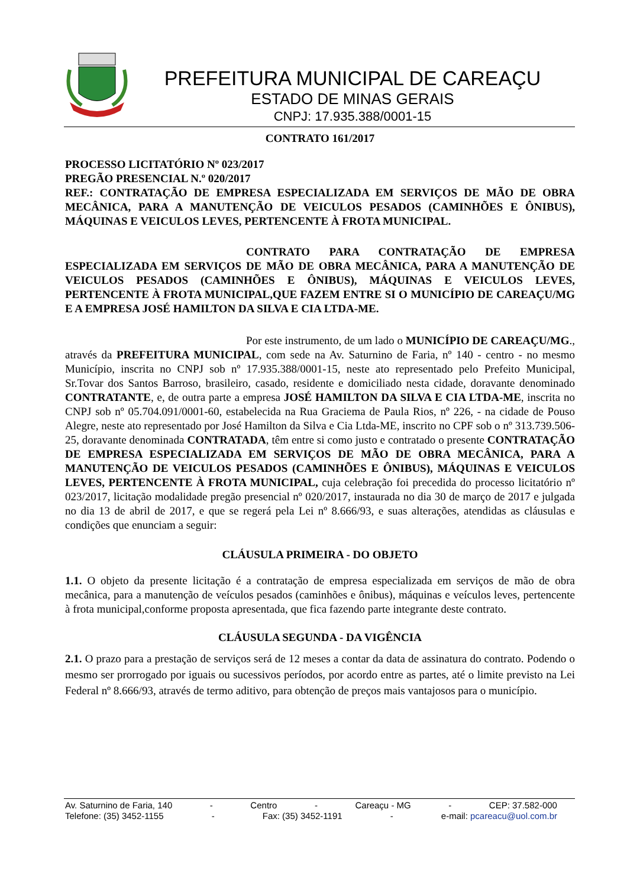PREFEITURA MUNICIPAL DE CAREAÇU
ESTADO DE MINAS GERAIS
CNPJ: 17.935.388/0001-15
CONTRATO 161/2017
PROCESSO LICITATÓRIO Nº 023/2017
PREGÃO PRESENCIAL N.º 020/2017
REF.: CONTRATAÇÃO DE EMPRESA ESPECIALIZADA EM SERVIÇOS DE MÃO DE OBRA MECÂNICA, PARA A MANUTENÇÃO DE VEICULOS PESADOS (CAMINHÕES E ÔNIBUS), MÁQUINAS E VEICULOS LEVES, PERTENCENTE À FROTA MUNICIPAL.
CONTRATO PARA CONTRATAÇÃO DE EMPRESA ESPECIALIZADA EM SERVIÇOS DE MÃO DE OBRA MECÂNICA, PARA A MANUTENÇÃO DE VEICULOS PESADOS (CAMINHÕES E ÔNIBUS), MÁQUINAS E VEICULOS LEVES, PERTENCENTE À FROTA MUNICIPAL,QUE FAZEM ENTRE SI O MUNICÍPIO DE CAREAÇU/MG E A EMPRESA JOSÉ HAMILTON DA SILVA E CIA LTDA-ME.
Por este instrumento, de um lado o MUNICÍPIO DE CAREAÇU/MG., através da PREFEITURA MUNICIPAL, com sede na Av. Saturnino de Faria, nº 140 - centro - no mesmo Município, inscrita no CNPJ sob nº 17.935.388/0001-15, neste ato representado pelo Prefeito Municipal, Sr.Tovar dos Santos Barroso, brasileiro, casado, residente e domiciliado nesta cidade, doravante denominado CONTRATANTE, e, de outra parte a empresa JOSÉ HAMILTON DA SILVA E CIA LTDA-ME, inscrita no CNPJ sob nº 05.704.091/0001-60, estabelecida na Rua Graciema de Paula Rios, nº 226, - na cidade de Pouso Alegre, neste ato representado por José Hamilton da Silva e Cia Ltda-ME, inscrito no CPF sob o nº 313.739.506-25, doravante denominada CONTRATADA, têm entre si como justo e contratado o presente CONTRATAÇÃO DE EMPRESA ESPECIALIZADA EM SERVIÇOS DE MÃO DE OBRA MECÂNICA, PARA A MANUTENÇÃO DE VEICULOS PESADOS (CAMINHÕES E ÔNIBUS), MÁQUINAS E VEICULOS LEVES, PERTENCENTE À FROTA MUNICIPAL, cuja celebração foi precedida do processo licitatório nº 023/2017, licitação modalidade pregão presencial nº 020/2017, instaurada no dia 30 de março de 2017 e julgada no dia 13 de abril de 2017, e que se regerá pela Lei nº 8.666/93, e suas alterações, atendidas as cláusulas e condições que enunciam a seguir:
CLÁUSULA PRIMEIRA - DO OBJETO
1.1. O objeto da presente licitação é a contratação de empresa especializada em serviços de mão de obra mecânica, para a manutenção de veículos pesados (caminhões e ônibus), máquinas e veículos leves, pertencente à frota municipal,conforme proposta apresentada, que fica fazendo parte integrante deste contrato.
CLÁUSULA SEGUNDA - DA VIGÊNCIA
2.1. O prazo para a prestação de serviços será de 12 meses a contar da data de assinatura do contrato. Podendo o mesmo ser prorrogado por iguais ou sucessivos períodos, por acordo entre as partes, até o limite previsto na Lei Federal nº 8.666/93, através de termo aditivo, para obtenção de preços mais vantajosos para o município.
Av. Saturnino de Faria, 140 - Centro - Careaçu - MG - CEP: 37.582-000
Telefone: (35) 3452-1155 - Fax: (35) 3452-1191 - e-mail: pcareacu@uol.com.br